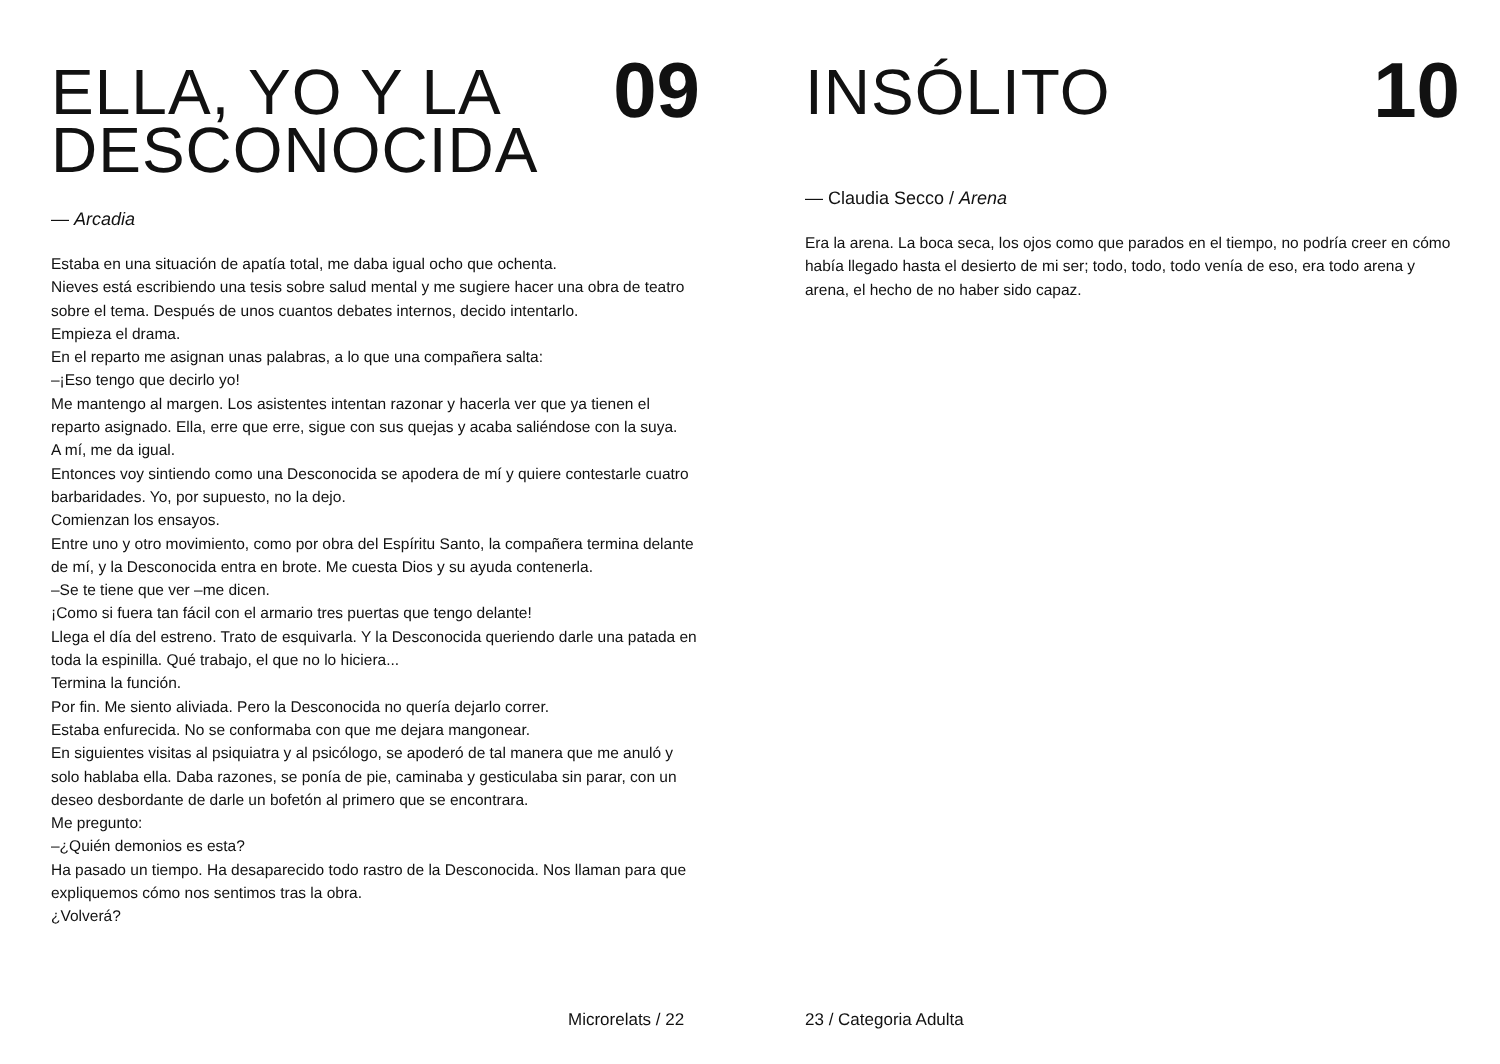ELLA, YO Y LA
DESCONOCIDA
09
— Arcadia
Estaba en una situación de apatía total, me daba igual ocho que ochenta.
Nieves está escribiendo una tesis sobre salud mental y me sugiere hacer una obra de teatro sobre el tema. Después de unos cuantos debates internos, decido intentarlo.
Empieza el drama.
En el reparto me asignan unas palabras, a lo que una compañera salta:
–¡Eso tengo que decirlo yo!
Me mantengo al margen. Los asistentes intentan razonar y hacerla ver que ya tienen el reparto asignado. Ella, erre que erre, sigue con sus quejas y acaba saliéndose con la suya.
A mí, me da igual.
Entonces voy sintiendo como una Desconocida se apodera de mí y quiere contestarle cuatro barbaridades. Yo, por supuesto, no la dejo.
Comienzan los ensayos.
Entre uno y otro movimiento, como por obra del Espíritu Santo, la compañera termina delante de mí, y la Desconocida entra en brote. Me cuesta Dios y su ayuda contenerla.
–Se te tiene que ver –me dicen.
¡Como si fuera tan fácil con el armario tres puertas que tengo delante!
Llega el día del estreno. Trato de esquivarla. Y la Desconocida queriendo darle una patada en toda la espinilla. Qué trabajo, el que no lo hiciera...
Termina la función.
Por fin. Me siento aliviada. Pero la Desconocida no quería dejarlo correr.
Estaba enfurecida. No se conformaba con que me dejara mangonear.
En siguientes visitas al psiquiatra y al psicólogo, se apoderó de tal manera que me anuló y solo hablaba ella. Daba razones, se ponía de pie, caminaba y gesticulaba sin parar, con un deseo desbordante de darle un bofetón al primero que se encontrara.
Me pregunto:
–¿Quién demonios es esta?
Ha pasado un tiempo. Ha desaparecido todo rastro de la Desconocida. Nos llaman para que expliquemos cómo nos sentimos tras la obra.
¿Volverá?
Microrelats / 22
INSÓLITO
10
— Claudia Secco / Arena
Era la arena. La boca seca, los ojos como que parados en el tiempo, no podría creer en cómo había llegado hasta el desierto de mi ser; todo, todo, todo venía de eso, era todo arena y arena, el hecho de no haber sido capaz.
23 / Categoria Adulta